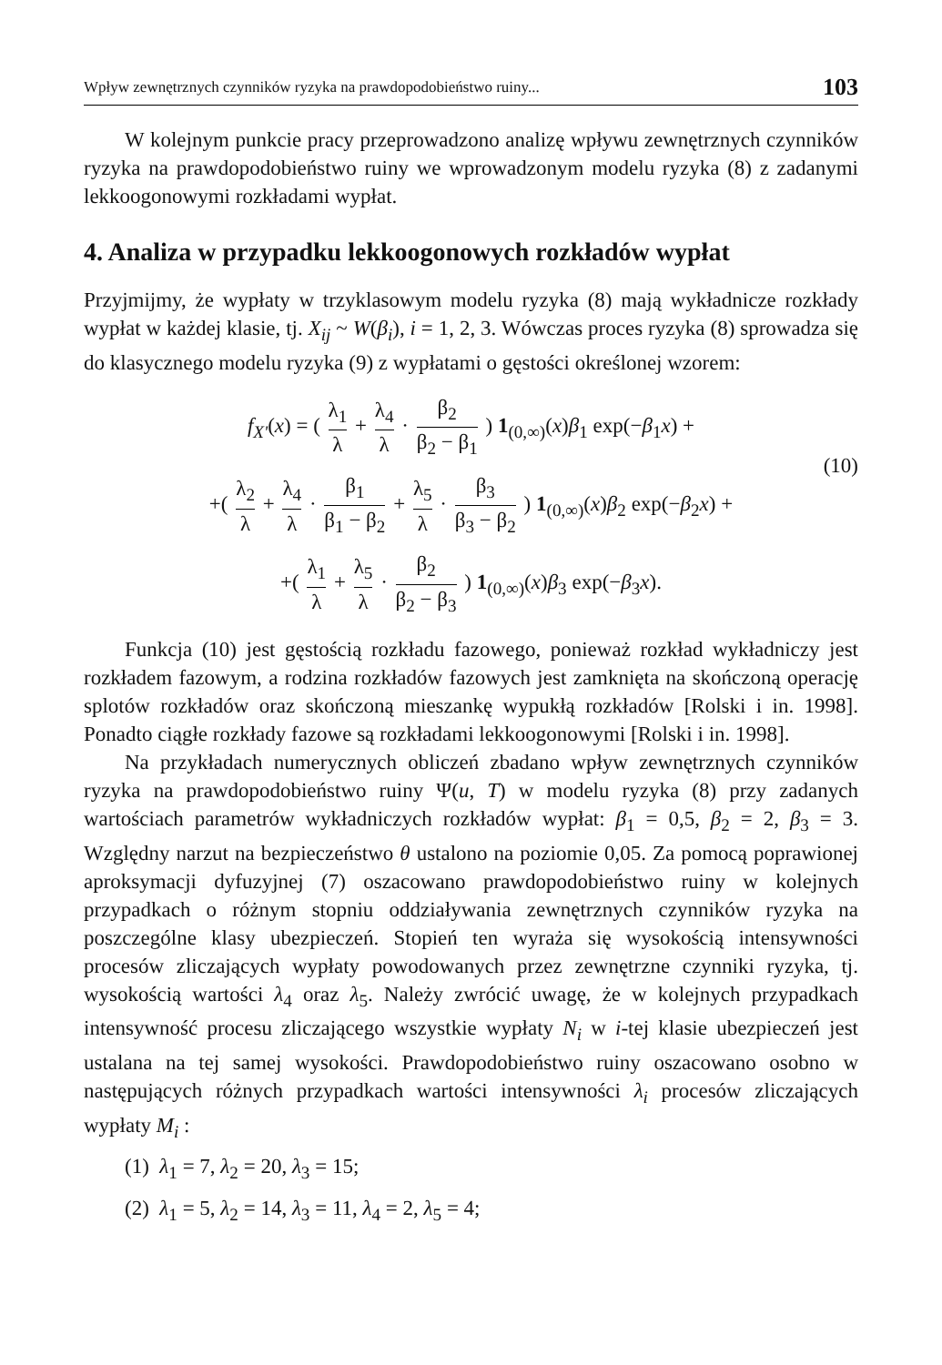Wpływ zewnętrznych czynników ryzyka na prawdopodobieństwo ruiny... 103
W kolejnym punkcie pracy przeprowadzono analizę wpływu zewnętrznych czynników ryzyka na prawdopodobieństwo ruiny we wprowadzonym modelu ryzyka (8) z zadanymi lekkoogonowymi rozkładami wypłat.
4. Analiza w przypadku lekkoogonowych rozkładów wypłat
Przyjmijmy, że wypłaty w trzyklasowym modelu ryzyka (8) mają wykładnicze rozkłady wypłat w każdej klasie, tj. X<sub>ij</sub> ~ W(β<sub>i</sub>), i = 1, 2, 3. Wówczas proces ryzyka (8) sprowadza się do klasycznego modelu ryzyka (9) z wypłatami o gęstości określonej wzorem:
f<sub>X'</sub>(x) = ( λ<sub>1</sub> λ + λ<sub>4</sub> λ · β<sub>2</sub> β<sub>2</sub> − β<sub>1</sub> ) 1<sub>(0,∞)</sub>(x)β<sub>1</sub> exp(−β<sub>1</sub>x) +
+( λ<sub>2</sub> λ + λ<sub>4</sub> λ · β<sub>1</sub> β<sub>1</sub> − β<sub>2</sub> + λ<sub>5</sub> λ · β<sub>3</sub> β<sub>3</sub> − β<sub>2</sub> ) 1<sub>(0,∞)</sub>(x)β<sub>2</sub> exp(−β<sub>2</sub>x) +
(10)
+( λ<sub>1</sub> λ + λ<sub>5</sub> λ · β<sub>2</sub> β<sub>2</sub> − β<sub>3</sub> ) 1<sub>(0,∞)</sub>(x)β<sub>3</sub> exp(−β<sub>3</sub>x).
Funkcja (10) jest gęstością rozkładu fazowego, ponieważ rozkład wykładniczy jest rozkładem fazowym, a rodzina rozkładów fazowych jest zamknięta na skończoną operację splotów rozkładów oraz skończoną mieszankę wypukłą rozkładów [Rolski i in. 1998]. Ponadto ciągłe rozkłady fazowe są rozkładami lekkoogonowymi [Rolski i in. 1998].
Na przykładach numerycznych obliczeń zbadano wpływ zewnętrznych czynników ryzyka na prawdopodobieństwo ruiny Ψ(u, T) w modelu ryzyka (8) przy zadanych wartościach parametrów wykładniczych rozkładów wypłat: β<sub>1</sub> = 0,5, β<sub>2</sub> = 2, β<sub>3</sub> = 3. Względny narzut na bezpieczeństwo θ ustalono na poziomie 0,05. Za pomocą poprawionej aproksymacji dyfuzyjnej (7) oszacowano prawdopodobieństwo ruiny w kolejnych przypadkach o różnym stopniu oddziaływania zewnętrznych czynników ryzyka na poszczególne klasy ubezpieczeń. Stopień ten wyraża się wysokością intensywności procesów zliczających wypłaty powodowanych przez zewnętrzne czynniki ryzyka, tj. wysokością wartości λ<sub>4</sub> oraz λ<sub>5</sub>. Należy zwrócić uwagę, że w kolejnych przypadkach intensywność procesu zliczającego wszystkie wypłaty N<sub>i</sub> w i-tej klasie ubezpieczeń jest ustalana na tej samej wysokości. Prawdopodobieństwo ruiny oszacowano osobno w następujących różnych przypadkach wartości intensywności λ<sub>i</sub> procesów zliczających wypłaty M<sub>i</sub> :
(1) λ<sub>1</sub> = 7, λ<sub>2</sub> = 20, λ<sub>3</sub> = 15;
(2) λ<sub>1</sub> = 5, λ<sub>2</sub> = 14, λ<sub>3</sub> = 11, λ<sub>4</sub> = 2, λ<sub>5</sub> = 4;